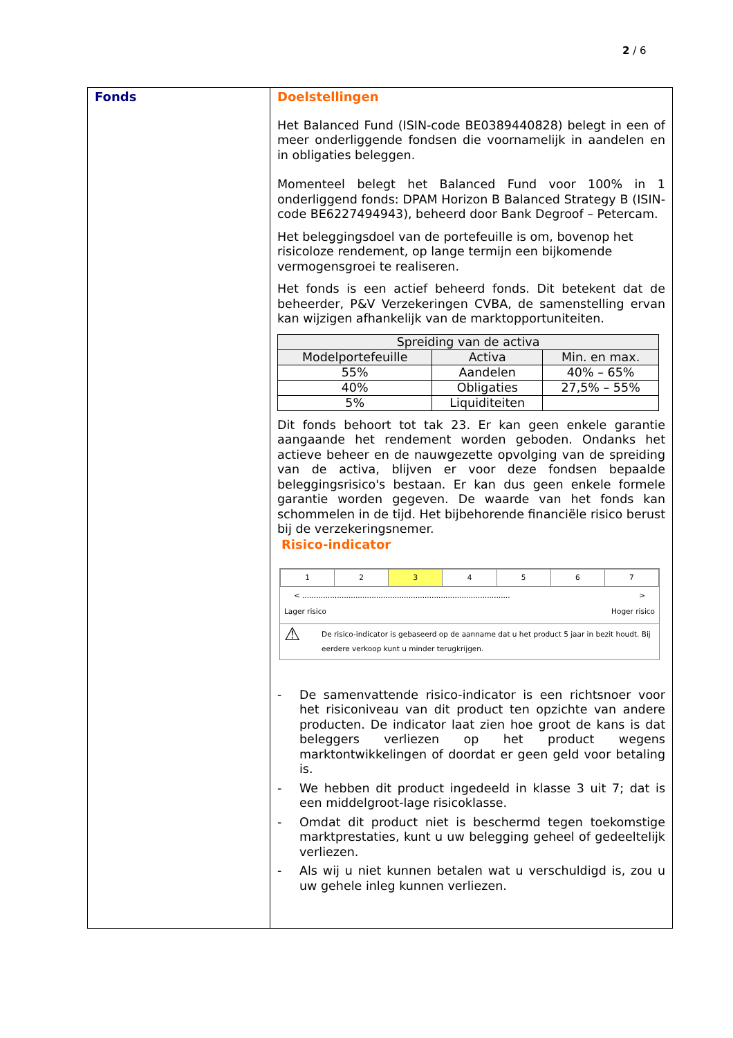2 / 6
Fonds
Doelstellingen
Het Balanced Fund (ISIN-code BE0389440828) belegt in een of meer onderliggende fondsen die voornamelijk in aandelen en in obligaties beleggen.
Momenteel belegt het Balanced Fund voor 100% in 1 onderliggend fonds: DPAM Horizon B Balanced Strategy B (ISIN-code BE6227494943), beheerd door Bank Degroof – Petercam.
Het beleggingsdoel van de portefeuille is om, bovenop het risicoloze rendement, op lange termijn een bijkomende vermogensgroei te realiseren.
Het fonds is een actief beheerd fonds. Dit betekent dat de beheerder, P&V Verzekeringen CVBA, de samenstelling ervan kan wijzigen afhankelijk van de marktopportuniteiten.
| Spreiding van de activa | | |
| --- | --- | --- |
| Modelportefeuille | Activa | Min. en max. |
| 55% | Aandelen | 40% – 65% |
| 40% | Obligaties | 27,5% – 55% |
| 5% | Liquiditeiten | |
Dit fonds behoort tot tak 23. Er kan geen enkele garantie aangaande het rendement worden geboden. Ondanks het actieve beheer en de nauwgezette opvolging van de spreiding van de activa, blijven er voor deze fondsen bepaalde beleggingsrisico's bestaan. Er kan dus geen enkele formele garantie worden gegeven. De waarde van het fonds kan schommelen in de tijd. Het bijbehorende financiële risico berust bij de verzekeringsnemer.
Risico-indicator
| 1 | 2 | 3 | 4 | 5 | 6 | 7 |
< .......................................................................................... >
Lager risico Hoger risico
⚠ De risico-indicator is gebaseerd op de aanname dat u het product 5 jaar in bezit houdt. Bij eerdere verkoop kunt u minder terugkrijgen.
- De samenvattende risico-indicator is een richtsnoer voor het risiconiveau van dit product ten opzichte van andere producten. De indicator laat zien hoe groot de kans is dat beleggers verliezen op het product wegens marktontwikkelingen of doordat er geen geld voor betaling is.
- We hebben dit product ingedeeld in klasse 3 uit 7; dat is een middelgroot-lage risicoklasse.
- Omdat dit product niet is beschermd tegen toekomstige marktprestaties, kunt u uw belegging geheel of gedeeltelijk verliezen.
- Als wij u niet kunnen betalen wat u verschuldigd is, zou u uw gehele inleg kunnen verliezen.